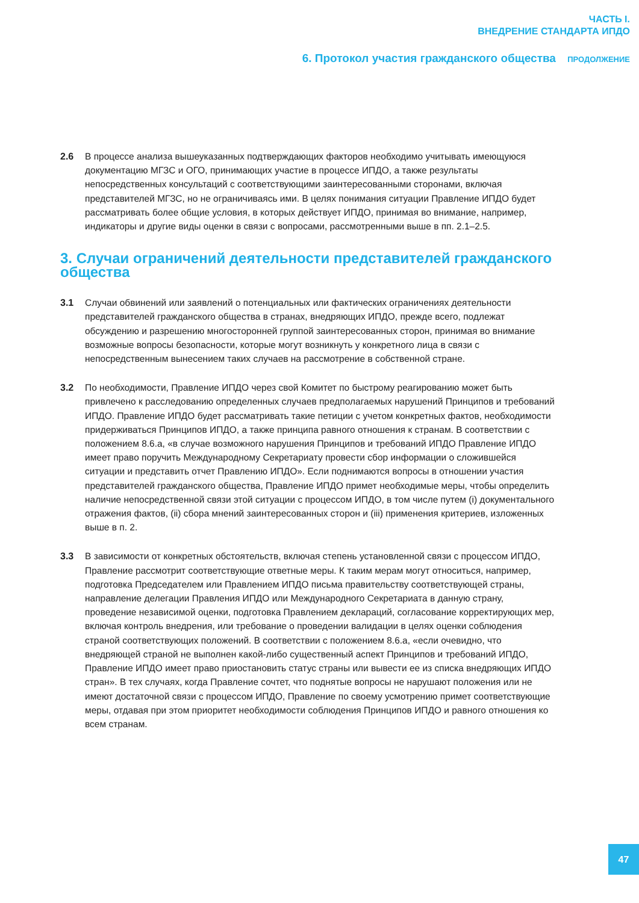ЧАСТЬ I.
ВНЕДРЕНИЕ СТАНДАРТА ИПДО
6. Протокол участия гражданского общества ПРОДОЛЖЕНИЕ
2.6 В процессе анализа вышеуказанных подтверждающих факторов необходимо учитывать имеющуюся документацию МГЗС и ОГО, принимающих участие в процессе ИПДО, а также результаты непосредственных консультаций с соответствующими заинтересованными сторонами, включая представителей МГЗС, но не ограничиваясь ими. В целях понимания ситуации Правление ИПДО будет рассматривать более общие условия, в которых действует ИПДО, принимая во внимание, например, индикаторы и другие виды оценки в связи с вопросами, рассмотренными выше в пп. 2.1–2.5.
3. Случаи ограничений деятельности представителей гражданского общества
3.1 Случаи обвинений или заявлений о потенциальных или фактических ограничениях деятельности представителей гражданского общества в странах, внедряющих ИПДО, прежде всего, подлежат обсуждению и разрешению многосторонней группой заинтересованных сторон, принимая во внимание возможные вопросы безопасности, которые могут возникнуть у конкретного лица в связи с непосредственным вынесением таких случаев на рассмотрение в собственной стране.
3.2 По необходимости, Правление ИПДО через свой Комитет по быстрому реагированию может быть привлечено к расследованию определенных случаев предполагаемых нарушений Принципов и требований ИПДО. Правление ИПДО будет рассматривать такие петиции с учетом конкретных фактов, необходимости придерживаться Принципов ИПДО, а также принципа равного отношения к странам. В соответствии с положением 8.6.a, «в случае возможного нарушения Принципов и требований ИПДО Правление ИПДО имеет право поручить Международному Секретариату провести сбор информации о сложившейся ситуации и представить отчет Правлению ИПДО». Если поднимаются вопросы в отношении участия представителей гражданского общества, Правление ИПДО примет необходимые меры, чтобы определить наличие непосредственной связи этой ситуации с процессом ИПДО, в том числе путем (i) документального отражения фактов, (ii) сбора мнений заинтересованных сторон и (iii) применения критериев, изложенных выше в п. 2.
3.3 В зависимости от конкретных обстоятельств, включая степень установленной связи с процессом ИПДО, Правление рассмотрит соответствующие ответные меры. К таким мерам могут относиться, например, подготовка Председателем или Правлением ИПДО письма правительству соответствующей страны, направление делегации Правления ИПДО или Международного Секретариата в данную страну, проведение независимой оценки, подготовка Правлением деклараций, согласование корректирующих мер, включая контроль внедрения, или требование о проведении валидации в целях оценки соблюдения страной соответствующих положений. В соответствии с положением 8.6.a, «если очевидно, что внедряющей страной не выполнен какой-либо существенный аспект Принципов и требований ИПДО, Правление ИПДО имеет право приостановить статус страны или вывести ее из списка внедряющих ИПДО стран». В тех случаях, когда Правление сочтет, что поднятые вопросы не нарушают положения или не имеют достаточной связи с процессом ИПДО, Правление по своему усмотрению примет соответствующие меры, отдавая при этом приоритет необходимости соблюдения Принципов ИПДО и равного отношения ко всем странам.
47